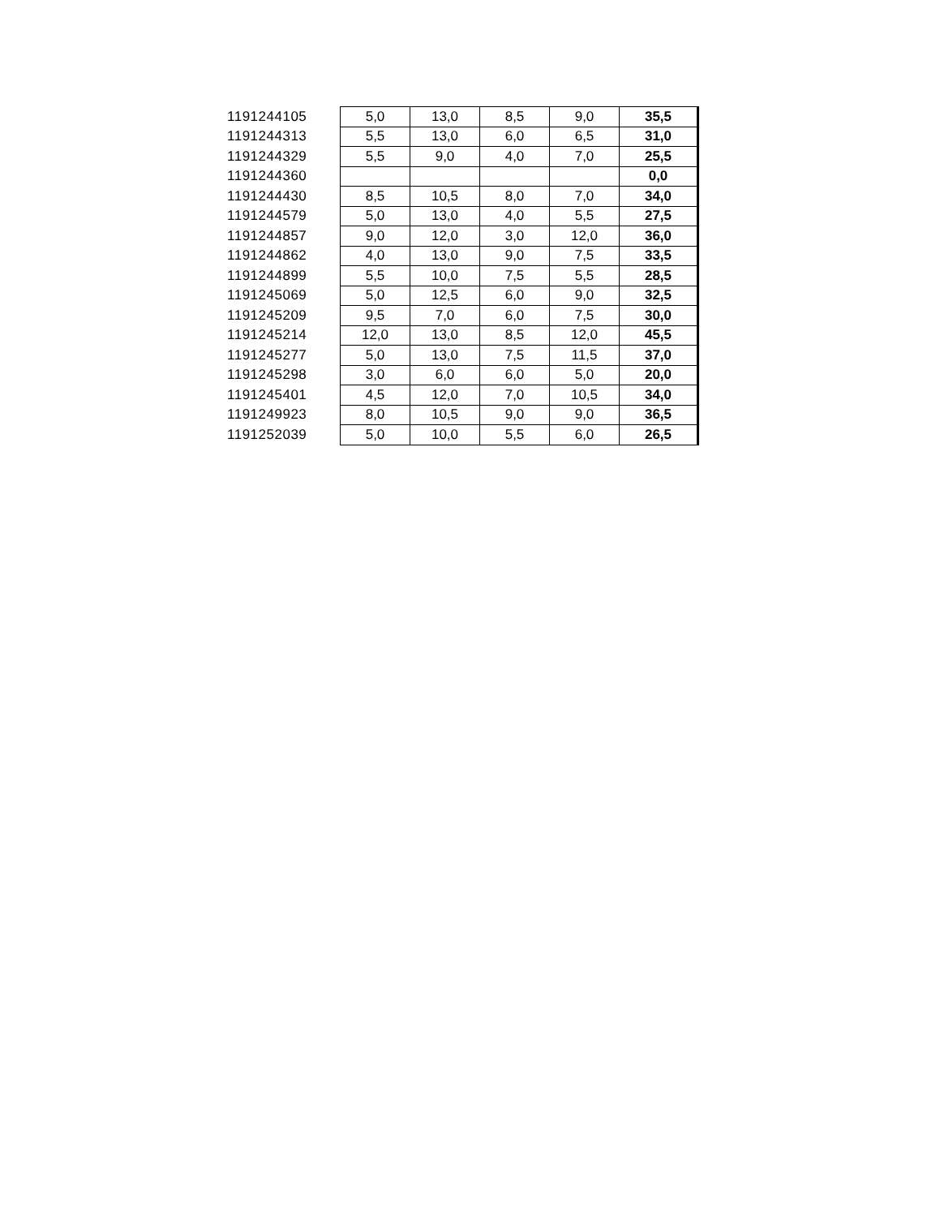| 1191244105 | 5,0 | 13,0 | 8,5 | 9,0 | 35,5 |
| 1191244313 | 5,5 | 13,0 | 6,0 | 6,5 | 31,0 |
| 1191244329 | 5,5 | 9,0 | 4,0 | 7,0 | 25,5 |
| 1191244360 | | | | | 0,0 |
| 1191244430 | 8,5 | 10,5 | 8,0 | 7,0 | 34,0 |
| 1191244579 | 5,0 | 13,0 | 4,0 | 5,5 | 27,5 |
| 1191244857 | 9,0 | 12,0 | 3,0 | 12,0 | 36,0 |
| 1191244862 | 4,0 | 13,0 | 9,0 | 7,5 | 33,5 |
| 1191244899 | 5,5 | 10,0 | 7,5 | 5,5 | 28,5 |
| 1191245069 | 5,0 | 12,5 | 6,0 | 9,0 | 32,5 |
| 1191245209 | 9,5 | 7,0 | 6,0 | 7,5 | 30,0 |
| 1191245214 | 12,0 | 13,0 | 8,5 | 12,0 | 45,5 |
| 1191245277 | 5,0 | 13,0 | 7,5 | 11,5 | 37,0 |
| 1191245298 | 3,0 | 6,0 | 6,0 | 5,0 | 20,0 |
| 1191245401 | 4,5 | 12,0 | 7,0 | 10,5 | 34,0 |
| 1191249923 | 8,0 | 10,5 | 9,0 | 9,0 | 36,5 |
| 1191252039 | 5,0 | 10,0 | 5,5 | 6,0 | 26,5 |